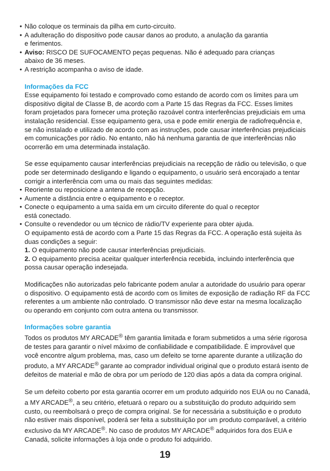• Não coloque os terminais da pilha em curto-circuito.
• A adulteração do dispositivo pode causar danos ao produto, a anulação da garantia
e ferimentos.
• Aviso: RISCO DE SUFOCAMENTO peças pequenas. Não é adequado para crianças
abaixo de 36 meses.
• A restrição acompanha o aviso de idade.
Informações da FCC
Esse equipamento foi testado e comprovado como estando de acordo com os limites para um dispositivo digital de Classe B, de acordo com a Parte 15 das Regras da FCC. Esses limites foram projetados para fornecer uma proteção razoável contra interferências prejudiciais em uma instalação residencial. Esse equipamento gera, usa e pode emitir energia de radiofrequência e, se não instalado e utilizado de acordo com as instruções, pode causar interferências prejudiciais em comunicações por rádio. No entanto, não há nenhuma garantia de que interferências não ocorrerão em uma determinada instalação.
Se esse equipamento causar interferências prejudiciais na recepção de rádio ou televisão, o que pode ser determinado desligando e ligando o equipamento, o usuário será encorajado a tentar corrigir a interferência com uma ou mais das seguintes medidas:
• Reoriente ou reposicione a antena de recepção.
• Aumente a distância entre o equipamento e o receptor.
• Conecte o equipamento a uma saída em um circuito diferente do qual o receptor
está conectado.
• Consulte o revendedor ou um técnico de rádio/TV experiente para obter ajuda.
O equipamento está de acordo com a Parte 15 das Regras da FCC. A operação está sujeita às duas condições a seguir:
1. O equipamento não pode causar interferências prejudiciais.
2. O equipamento precisa aceitar qualquer interferência recebida, incluindo interferência que possa causar operação indesejada.
Modificações não autorizadas pelo fabricante podem anular a autoridade do usuário para operar o dispositivo. O equipamento está de acordo com os limites de exposição de radiação RF da FCC referentes a um ambiente não controlado. O transmissor não deve estar na mesma localização ou operando em conjunto com outra antena ou transmissor.
Informações sobre garantia
Todos os produtos MY ARCADE<sup>®</sup> têm garantia limitada e foram submetidos a uma série rigorosa de testes para garantir o nível máximo de confiabilidade e compatibilidade. É improvável que você encontre algum problema, mas, caso um defeito se torne aparente durante a utilização do produto, a MY ARCADE<sup>®</sup> garante ao comprador individual original que o produto estará isento de defeitos de material e mão de obra por um período de 120 dias após a data da compra original.
Se um defeito coberto por esta garantia ocorrer em um produto adquirido nos EUA ou no Canadá, a MY ARCADE<sup>®</sup>, a seu critério, efetuará o reparo ou a substituição do produto adquirido sem custo, ou reembolsará o preço de compra original. Se for necessária a substituição e o produto não estiver mais disponível, poderá ser feita a substituição por um produto comparável, a critério exclusivo da MY ARCADE<sup>®</sup>. No caso de produtos MY ARCADE<sup>®</sup> adquiridos fora dos EUA e Canadá, solicite informações à loja onde o produto foi adquirido.
19